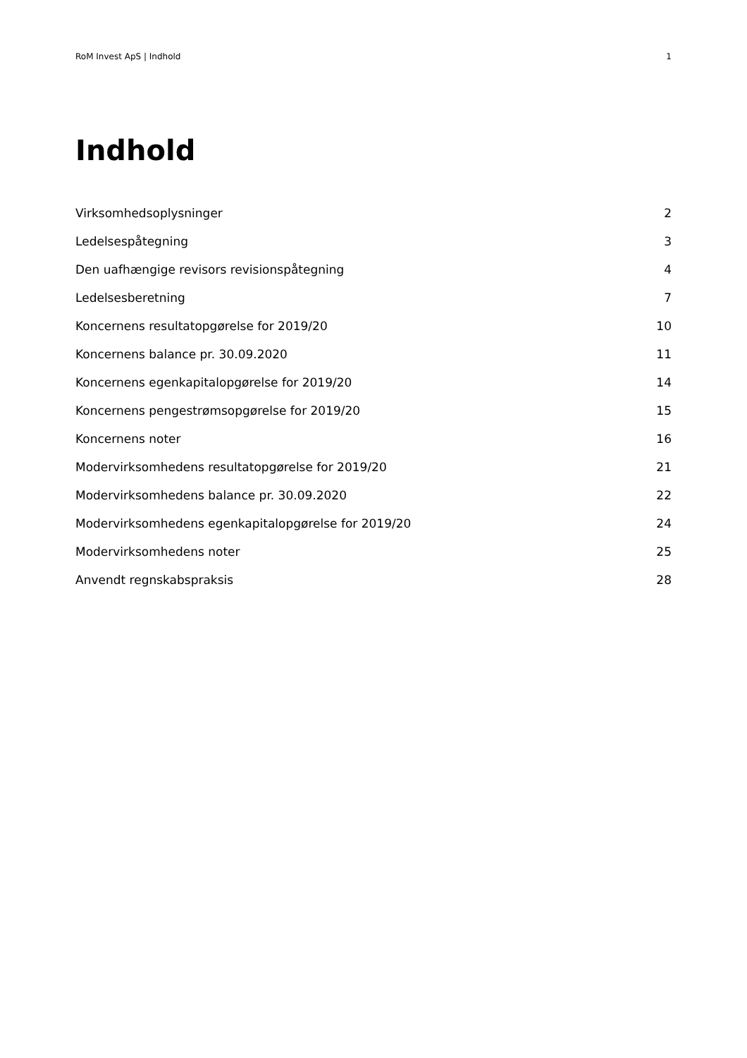RoM Invest ApS | Indhold 1
Indhold
Virksomhedsoplysninger 2
Ledelsespåtegning 3
Den uafhængige revisors revisionspåtegning 4
Ledelsesberetning 7
Koncernens resultatopgørelse for 2019/20 10
Koncernens balance pr. 30.09.2020 11
Koncernens egenkapitalopgørelse for 2019/20 14
Koncernens pengestrømsopgørelse for 2019/20 15
Koncernens noter 16
Modervirksomhedens resultatopgørelse for 2019/20 21
Modervirksomhedens balance pr. 30.09.2020 22
Modervirksomhedens egenkapitalopgørelse for 2019/20 24
Modervirksomhedens noter 25
Anvendt regnskabspraksis 28